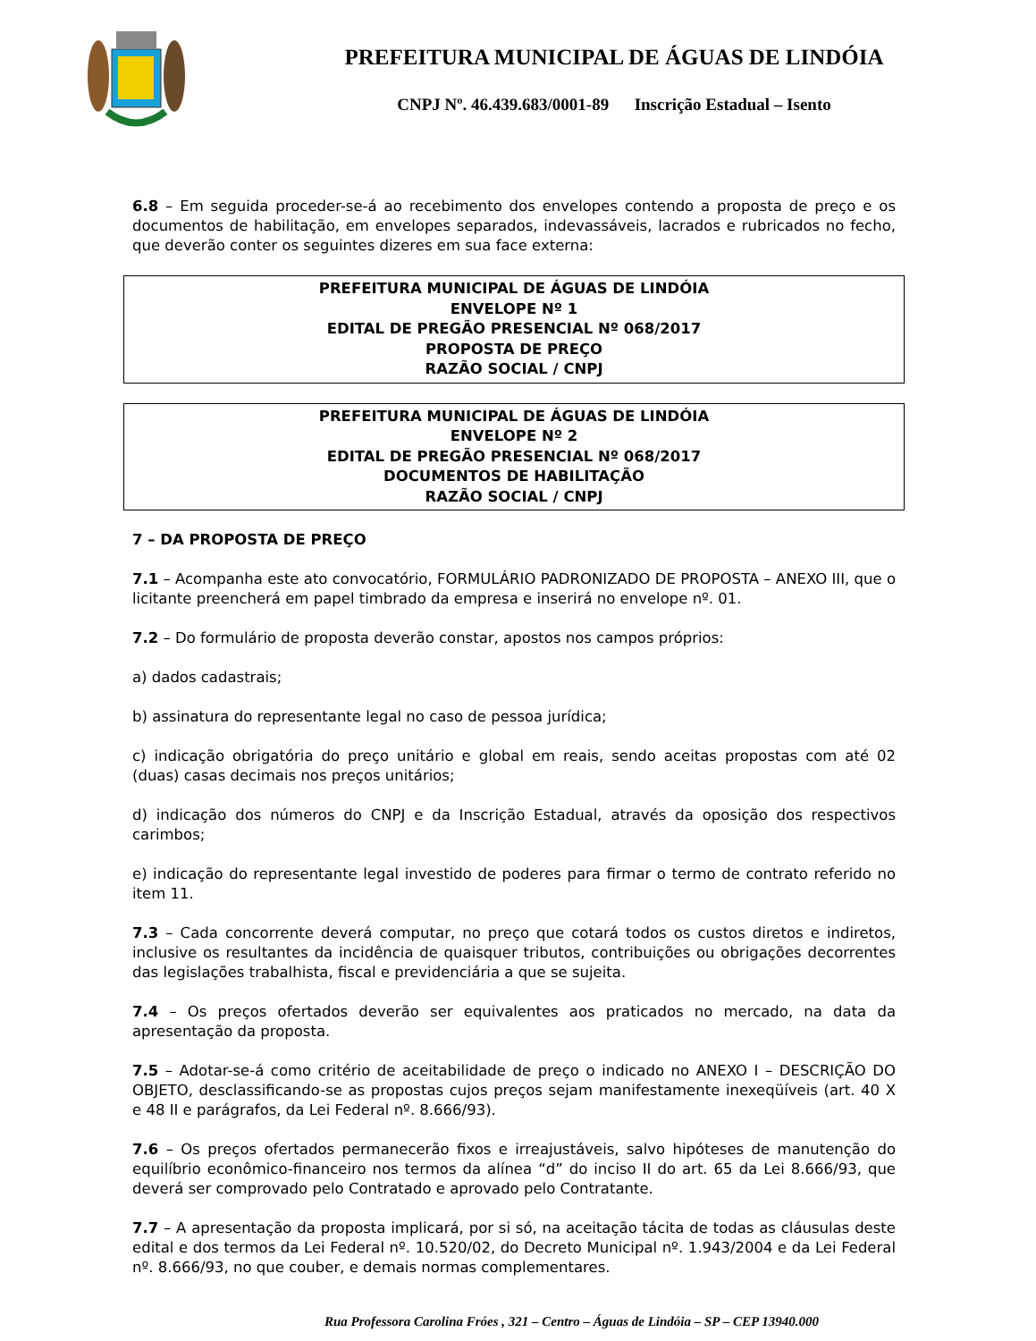PREFEITURA MUNICIPAL DE ÁGUAS DE LINDÓIA
CNPJ Nº. 46.439.683/0001-89 Inscrição Estadual – Isento
6.8 – Em seguida proceder-se-á ao recebimento dos envelopes contendo a proposta de preço e os documentos de habilitação, em envelopes separados, indevassáveis, lacrados e rubricados no fecho, que deverão conter os seguintes dizeres em sua face externa:
PREFEITURA MUNICIPAL DE ÁGUAS DE LINDÓIA
ENVELOPE Nº 1
EDITAL DE PREGÃO PRESENCIAL Nº 068/2017
PROPOSTA DE PREÇO
RAZÃO SOCIAL / CNPJ
PREFEITURA MUNICIPAL DE ÁGUAS DE LINDÓIA
ENVELOPE Nº 2
EDITAL DE PREGÃO PRESENCIAL Nº 068/2017
DOCUMENTOS DE HABILITAÇÃO
RAZÃO SOCIAL / CNPJ
7 – DA PROPOSTA DE PREÇO
7.1 – Acompanha este ato convocatório, FORMULÁRIO PADRONIZADO DE PROPOSTA – ANEXO III, que o licitante preencherá em papel timbrado da empresa e inserirá no envelope nº. 01.
7.2 – Do formulário de proposta deverão constar, apostos nos campos próprios:
a) dados cadastrais;
b) assinatura do representante legal no caso de pessoa jurídica;
c) indicação obrigatória do preço unitário e global em reais, sendo aceitas propostas com até 02 (duas) casas decimais nos preços unitários;
d) indicação dos números do CNPJ e da Inscrição Estadual, através da oposição dos respectivos carimbos;
e) indicação do representante legal investido de poderes para firmar o termo de contrato referido no item 11.
7.3 – Cada concorrente deverá computar, no preço que cotará todos os custos diretos e indiretos, inclusive os resultantes da incidência de quaisquer tributos, contribuições ou obrigações decorrentes das legislações trabalhista, fiscal e previdenciária a que se sujeita.
7.4 – Os preços ofertados deverão ser equivalentes aos praticados no mercado, na data da apresentação da proposta.
7.5 – Adotar-se-á como critério de aceitabilidade de preço o indicado no ANEXO I – DESCRIÇÃO DO OBJETO, desclassificando-se as propostas cujos preços sejam manifestamente inexeqüíveis (art. 40 X e 48 II e parágrafos, da Lei Federal nº. 8.666/93).
7.6 – Os preços ofertados permanecerão fixos e irreajustáveis, salvo hipóteses de manutenção do equilíbrio econômico-financeiro nos termos da alínea “d” do inciso II do art. 65 da Lei 8.666/93, que deverá ser comprovado pelo Contratado e aprovado pelo Contratante.
7.7 – A apresentação da proposta implicará, por si só, na aceitação tácita de todas as cláusulas deste edital e dos termos da Lei Federal nº. 10.520/02, do Decreto Municipal nº. 1.943/2004 e da Lei Federal nº. 8.666/93, no que couber, e demais normas complementares.
Rua Professora Carolina Fróes , 321 – Centro – Águas de Lindóia – SP – CEP 13940.000